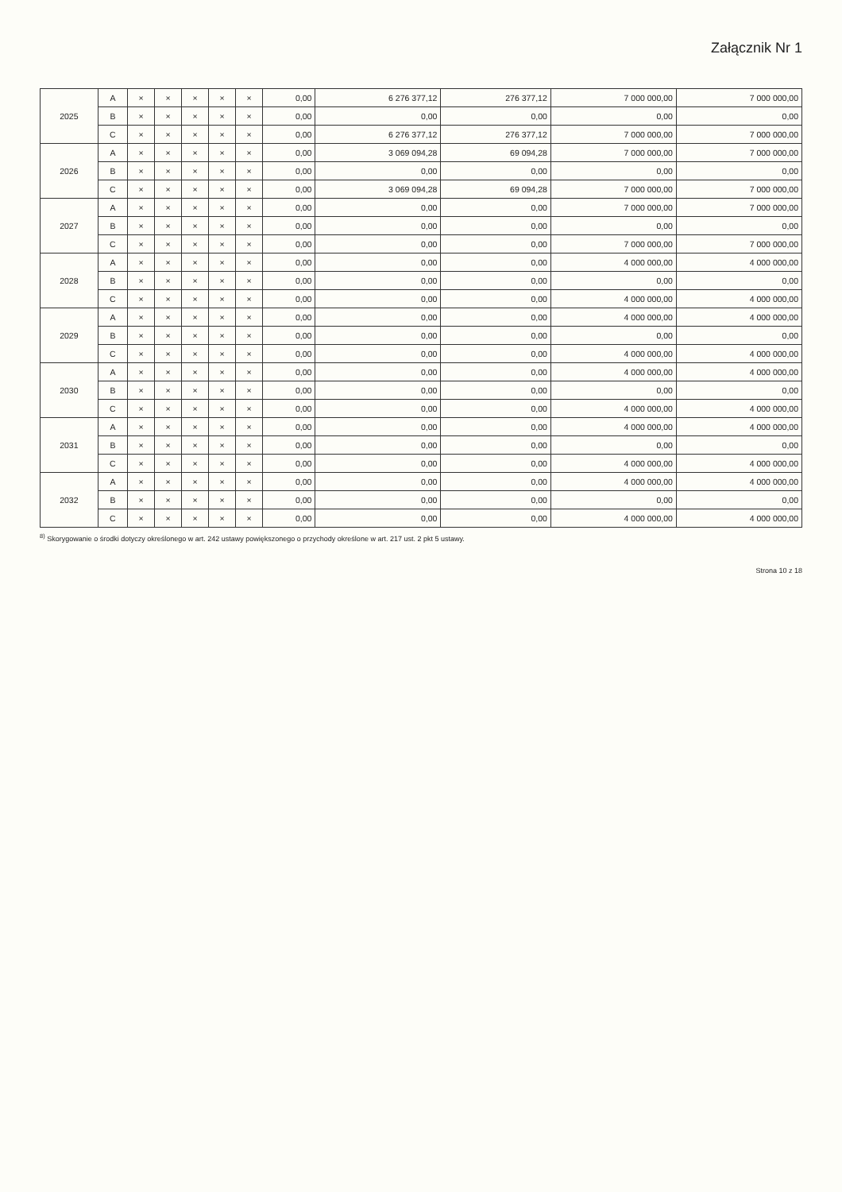Załącznik Nr 1
| 2025 | A | × | × | × | × | × | 0,00 | 6 276 377,12 | 276 377,12 | 7 000 000,00 | 7 000 000,00 |
| | B | × | × | × | × | × | 0,00 | 0,00 | 0,00 | 0,00 | 0,00 |
| | C | × | × | × | × | × | 0,00 | 6 276 377,12 | 276 377,12 | 7 000 000,00 | 7 000 000,00 |
| 2026 | A | × | × | × | × | × | 0,00 | 3 069 094,28 | 69 094,28 | 7 000 000,00 | 7 000 000,00 |
| | B | × | × | × | × | × | 0,00 | 0,00 | 0,00 | 0,00 | 0,00 |
| | C | × | × | × | × | × | 0,00 | 3 069 094,28 | 69 094,28 | 7 000 000,00 | 7 000 000,00 |
| 2027 | A | × | × | × | × | × | 0,00 | 0,00 | 0,00 | 7 000 000,00 | 7 000 000,00 |
| | B | × | × | × | × | × | 0,00 | 0,00 | 0,00 | 0,00 | 0,00 |
| | C | × | × | × | × | × | 0,00 | 0,00 | 0,00 | 7 000 000,00 | 7 000 000,00 |
| 2028 | A | × | × | × | × | × | 0,00 | 0,00 | 0,00 | 4 000 000,00 | 4 000 000,00 |
| | B | × | × | × | × | × | 0,00 | 0,00 | 0,00 | 0,00 | 0,00 |
| | C | × | × | × | × | × | 0,00 | 0,00 | 0,00 | 4 000 000,00 | 4 000 000,00 |
| 2029 | A | × | × | × | × | × | 0,00 | 0,00 | 0,00 | 4 000 000,00 | 4 000 000,00 |
| | B | × | × | × | × | × | 0,00 | 0,00 | 0,00 | 0,00 | 0,00 |
| | C | × | × | × | × | × | 0,00 | 0,00 | 0,00 | 4 000 000,00 | 4 000 000,00 |
| 2030 | A | × | × | × | × | × | 0,00 | 0,00 | 0,00 | 4 000 000,00 | 4 000 000,00 |
| | B | × | × | × | × | × | 0,00 | 0,00 | 0,00 | 0,00 | 0,00 |
| | C | × | × | × | × | × | 0,00 | 0,00 | 0,00 | 4 000 000,00 | 4 000 000,00 |
| 2031 | A | × | × | × | × | × | 0,00 | 0,00 | 0,00 | 4 000 000,00 | 4 000 000,00 |
| | B | × | × | × | × | × | 0,00 | 0,00 | 0,00 | 0,00 | 0,00 |
| | C | × | × | × | × | × | 0,00 | 0,00 | 0,00 | 4 000 000,00 | 4 000 000,00 |
| 2032 | A | × | × | × | × | × | 0,00 | 0,00 | 0,00 | 4 000 000,00 | 4 000 000,00 |
| | B | × | × | × | × | × | 0,00 | 0,00 | 0,00 | 0,00 | 0,00 |
| | C | × | × | × | × | × | 0,00 | 0,00 | 0,00 | 4 000 000,00 | 4 000 000,00 |
<sup>8)</sup> Skorygowanie o środki dotyczy określonego w art. 242 ustawy powiększonego o przychody określone w art. 217 ust. 2 pkt 5 ustawy.
Strona 10 z 18